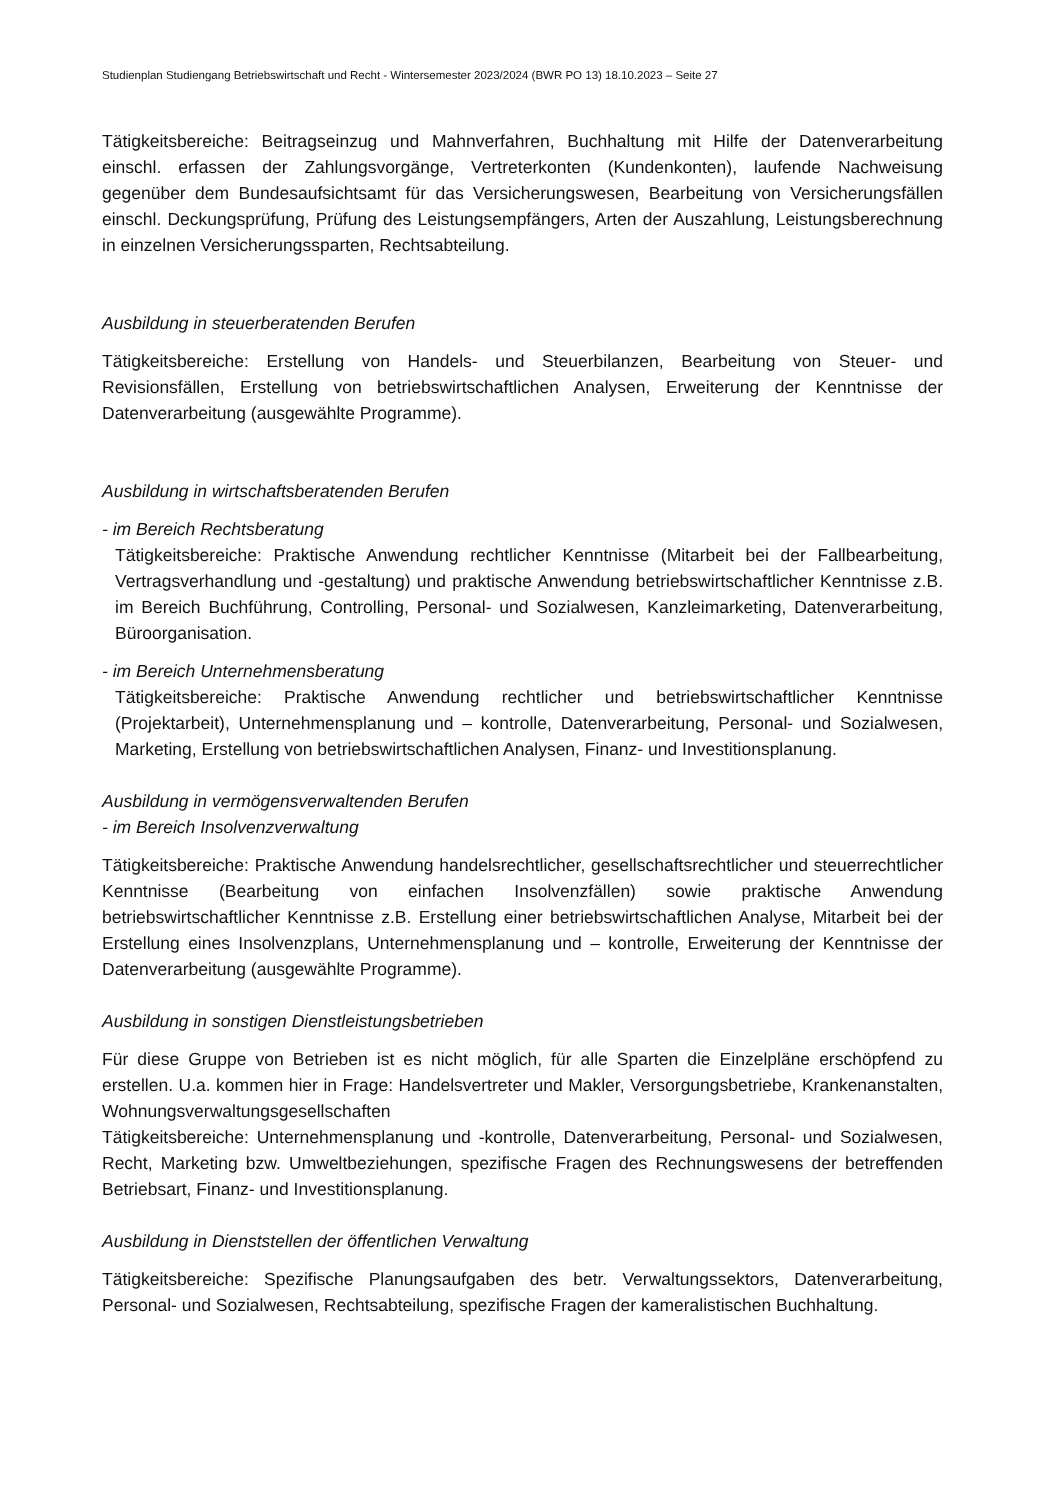Studienplan Studiengang Betriebswirtschaft und Recht - Wintersemester 2023/2024 (BWR PO 13) 18.10.2023 – Seite 27
Tätigkeitsbereiche: Beitragseinzug und Mahnverfahren, Buchhaltung mit Hilfe der Datenverarbeitung einschl. erfassen der Zahlungsvorgänge, Vertreterkonten (Kundenkonten), laufende Nachweisung gegenüber dem Bundesaufsichtsamt für das Versicherungswesen, Bearbeitung von Versicherungsfällen einschl. Deckungsprüfung, Prüfung des Leistungsempfängers, Arten der Auszahlung, Leistungsberechnung in einzelnen Versicherungssparten, Rechtsabteilung.
Ausbildung in steuerberatenden Berufen
Tätigkeitsbereiche: Erstellung von Handels- und Steuerbilanzen, Bearbeitung von Steuer- und Revisionsfällen, Erstellung von betriebswirtschaftlichen Analysen, Erweiterung der Kenntnisse der Datenverarbeitung (ausgewählte Programme).
Ausbildung in wirtschaftsberatenden Berufen
- im Bereich Rechtsberatung
Tätigkeitsbereiche: Praktische Anwendung rechtlicher Kenntnisse (Mitarbeit bei der Fallbearbeitung, Vertragsverhandlung und -gestaltung) und praktische Anwendung betriebswirtschaftlicher Kenntnisse z.B. im Bereich Buchführung, Controlling, Personal- und Sozialwesen, Kanzleimarketing, Datenverarbeitung, Büroorganisation.
- im Bereich Unternehmensberatung
Tätigkeitsbereiche: Praktische Anwendung rechtlicher und betriebswirtschaftlicher Kenntnisse (Projektarbeit), Unternehmensplanung und – kontrolle, Datenverarbeitung, Personal- und Sozialwesen, Marketing, Erstellung von betriebswirtschaftlichen Analysen, Finanz- und Investitionsplanung.
Ausbildung in vermögensverwaltenden Berufen
- im Bereich Insolvenzverwaltung
Tätigkeitsbereiche: Praktische Anwendung handelsrechtlicher, gesellschaftsrechtlicher und steuerrechtlicher Kenntnisse (Bearbeitung von einfachen Insolvenzfällen) sowie praktische Anwendung betriebswirtschaftlicher Kenntnisse z.B. Erstellung einer betriebswirtschaftlichen Analyse, Mitarbeit bei der Erstellung eines Insolvenzplans, Unternehmensplanung und – kontrolle, Erweiterung der Kenntnisse der Datenverarbeitung (ausgewählte Programme).
Ausbildung in sonstigen Dienstleistungsbetrieben
Für diese Gruppe von Betrieben ist es nicht möglich, für alle Sparten die Einzelpläne erschöpfend zu erstellen. U.a. kommen hier in Frage: Handelsvertreter und Makler, Versorgungsbetriebe, Krankenanstalten, Wohnungsverwaltungsgesellschaften
Tätigkeitsbereiche: Unternehmensplanung und -kontrolle, Datenverarbeitung, Personal- und Sozialwesen, Recht, Marketing bzw. Umweltbeziehungen, spezifische Fragen des Rechnungswesens der betreffenden Betriebsart, Finanz- und Investitionsplanung.
Ausbildung in Dienststellen der öffentlichen Verwaltung
Tätigkeitsbereiche: Spezifische Planungsaufgaben des betr. Verwaltungssektors, Datenverarbeitung, Personal- und Sozialwesen, Rechtsabteilung, spezifische Fragen der kameralistischen Buchhaltung.